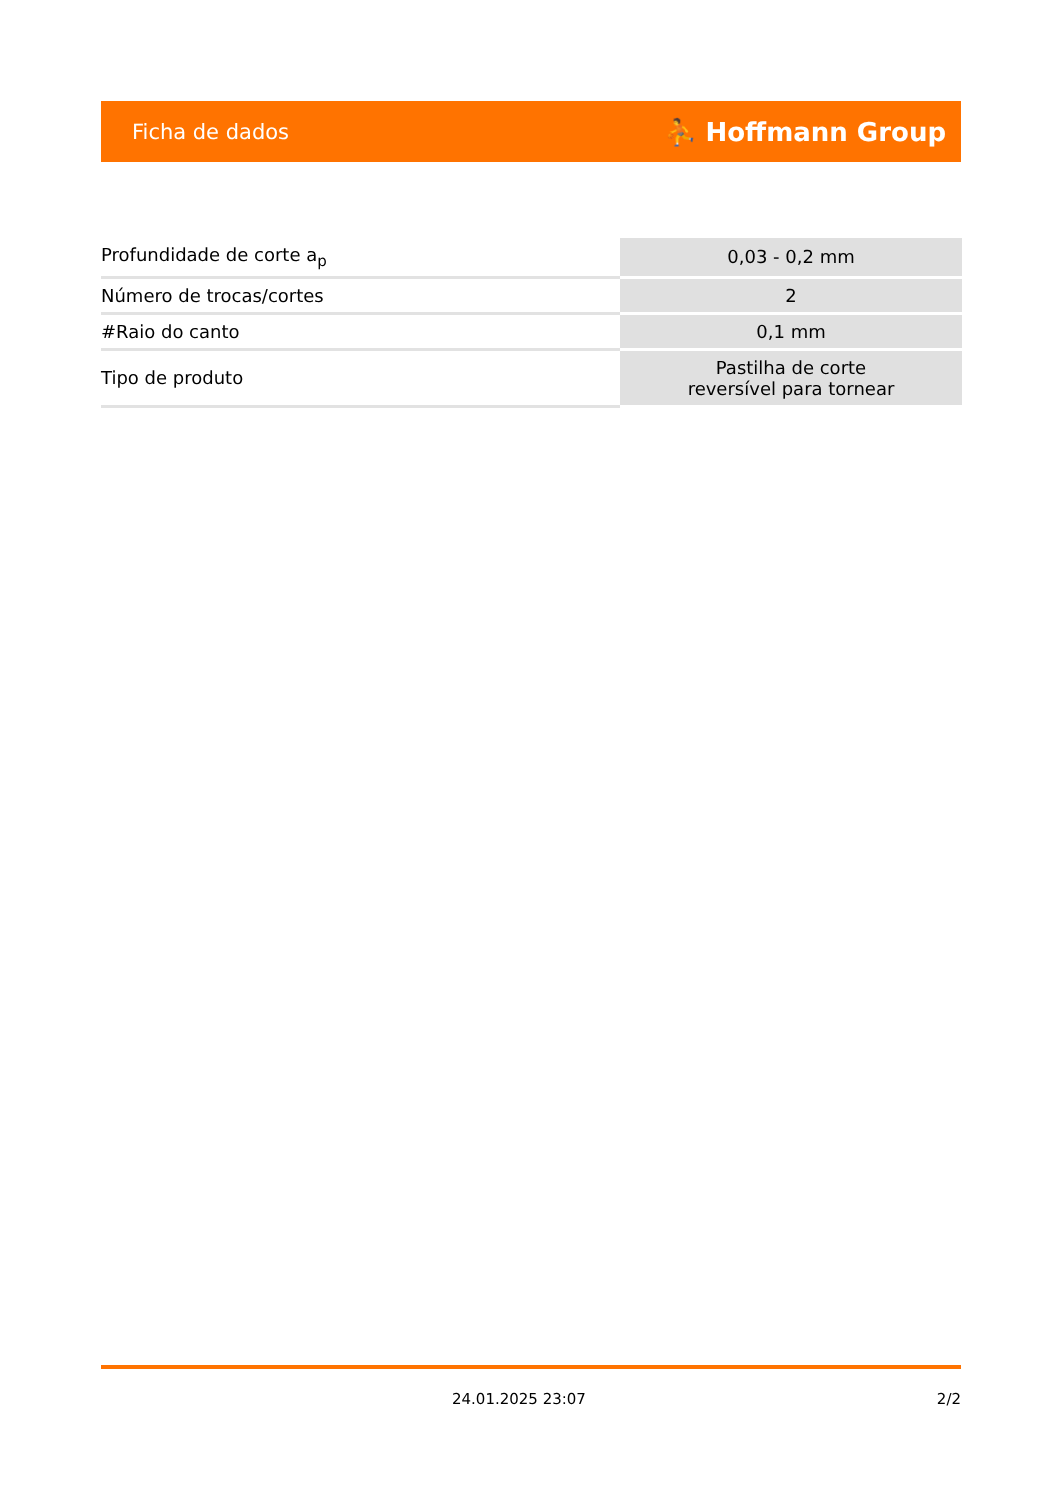Ficha de dados ⛹ Hoffmann Group
| Profundidade de corte a<sub>p</sub> | 0,03 - 0,2 mm |
| Número de trocas/cortes | 2 |
| #Raio do canto | 0,1 mm |
| Tipo de produto | Pastilha de corte reversível para tornear |
24.01.2025 23:07 2/2